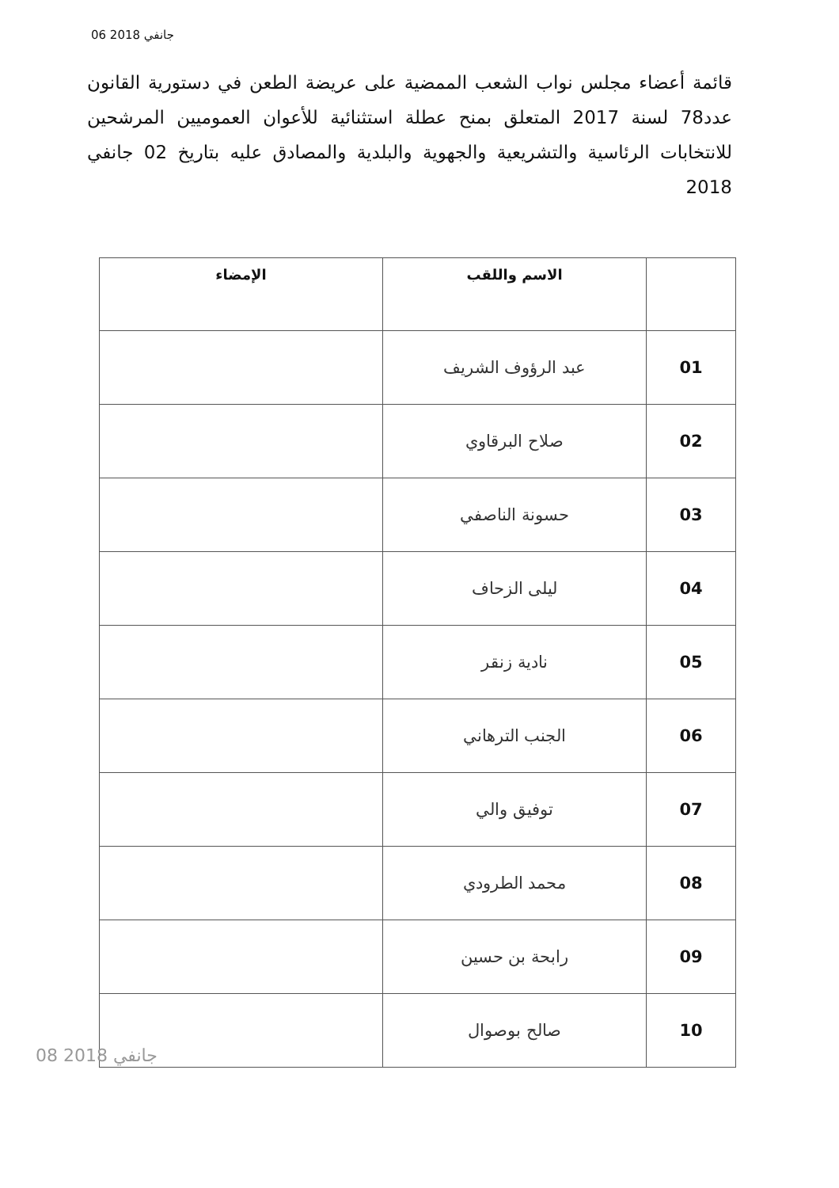06 جانفي 2018
قائمة أعضاء مجلس نواب الشعب الممضية على عريضة الطعن في دستورية القانون عدد78 لسنة 2017 المتعلق بمنح عطلة استثنائية للأعوان العموميين المرشحين للانتخابات الرئاسية والتشريعية والجهوية والبلدية والمصادق عليه بتاريخ 02 جانفي 2018
| | الاسم واللقب | الإمضاء |
| --- | --- | --- |
| 01 | عبد الرؤوف الشريف | |
| 02 | صلاح البرقاوي | |
| 03 | حسونة الناصفي | |
| 04 | ليلى الزحاف | |
| 05 | نادية زنقر | |
| 06 | الجنب الترهاني | |
| 07 | توفيق والي | |
| 08 | محمد الطرودي | |
| 09 | رابحة بن حسين | |
| 10 | صالح بوصوال | |
08 جانفي 2018